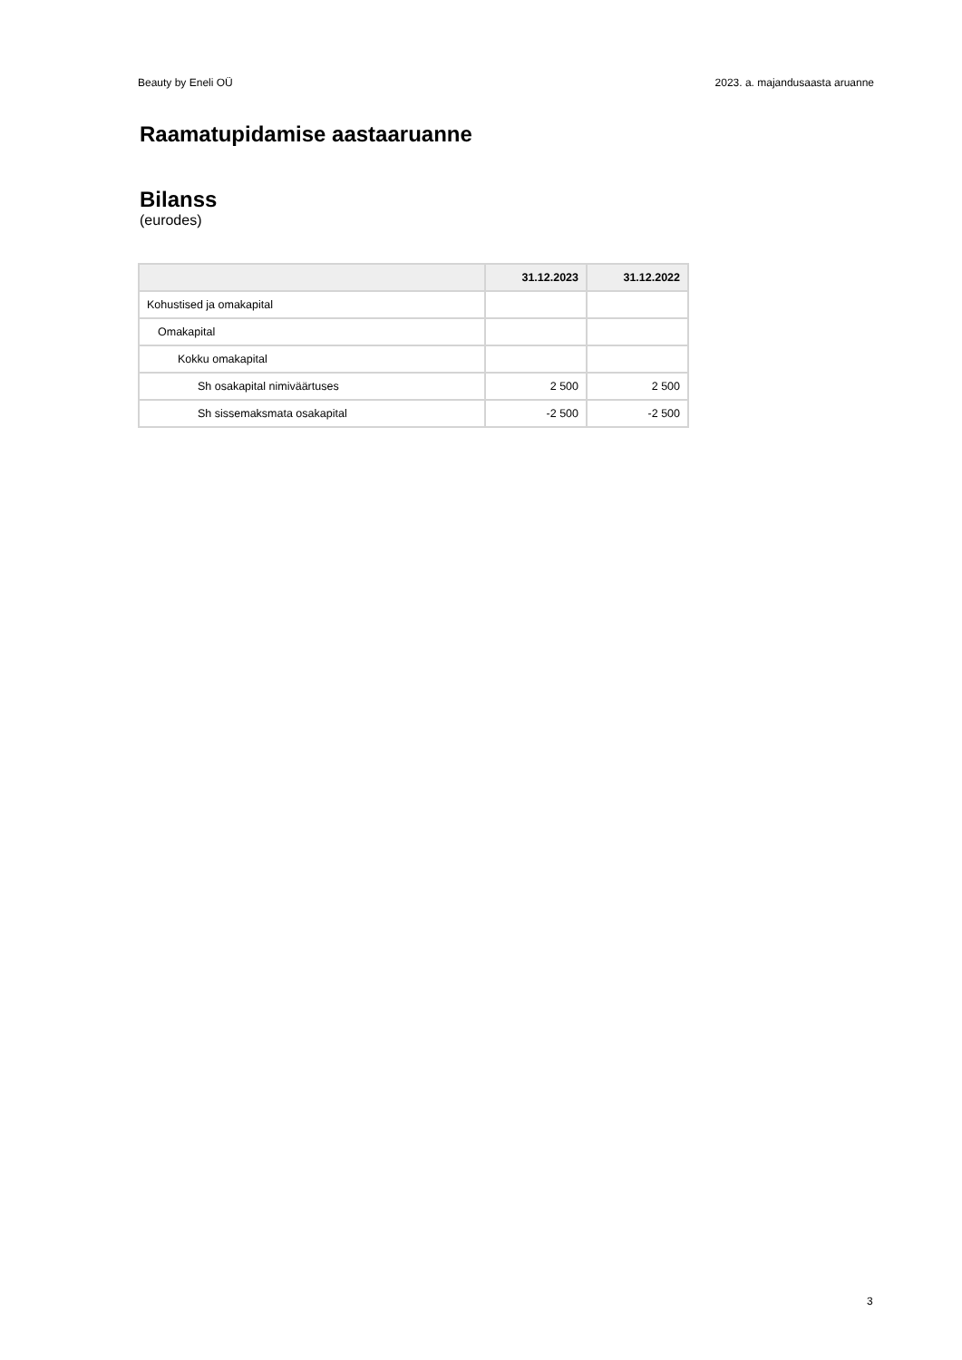Beauty by Eneli OÜ 2023. a. majandusaasta aruanne
Raamatupidamise aastaaruanne
Bilanss
(eurodes)
| | 31.12.2023 | 31.12.2022 |
| --- | --- | --- |
| Kohustised ja omakapital | | |
| Omakapital | | |
| Kokku omakapital | | |
| Sh osakapital nimiväärtuses | 2 500 | 2 500 |
| Sh sissemaksmata osakapital | -2 500 | -2 500 |
3